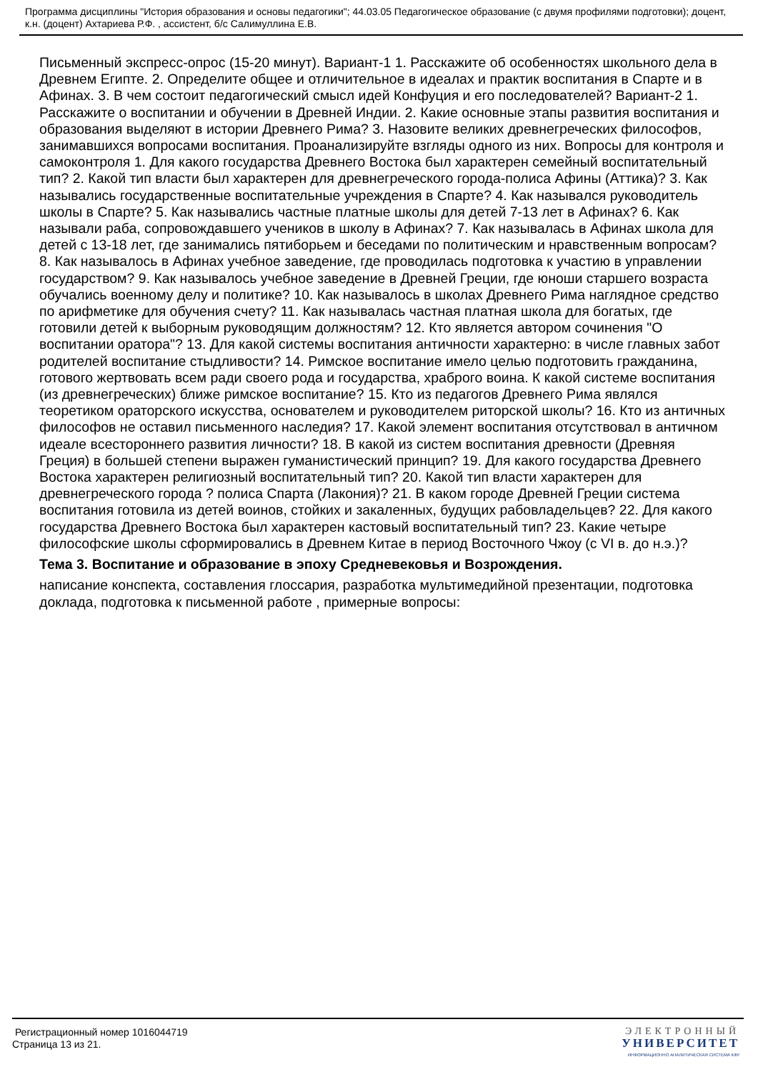Программа дисциплины "История образования и основы педагогики"; 44.03.05 Педагогическое образование (с двумя профилями подготовки); доцент, к.н. (доцент) Ахтариева Р.Ф. , ассистент, б/с Салимуллина Е.В.
Письменный экспресс-опрос (15-20 минут). Вариант-1 1. Расскажите об особенностях школьного дела в Древнем Египте. 2. Определите общее и отличительное в идеалах и практик воспитания в Спарте и в Афинах. 3. В чем состоит педагогический смысл идей Конфуция и его последователей? Вариант-2 1. Расскажите о воспитании и обучении в Древней Индии. 2. Какие основные этапы развития воспитания и образования выделяют в истории Древнего Рима? 3. Назовите великих древнегреческих философов, занимавшихся вопросами воспитания. Проанализируйте взгляды одного из них. Вопросы для контроля и самоконтроля 1. Для какого государства Древнего Востока был характерен семейный воспитательный тип? 2. Какой тип власти был характерен для древнегреческого города-полиса Афины (Аттика)? 3. Как назывались государственные воспитательные учреждения в Спарте? 4. Как назывался руководитель школы в Спарте? 5. Как назывались частные платные школы для детей 7-13 лет в Афинах? 6. Как называли раба, сопровождавшего учеников в школу в Афинах? 7. Как называлась в Афинах школа для детей с 13-18 лет, где занимались пятиборьем и беседами по политическим и нравственным вопросам? 8. Как называлось в Афинах учебное заведение, где проводилась подготовка к участию в управлении государством? 9. Как называлось учебное заведение в Древней Греции, где юноши старшего возраста обучались военному делу и политике? 10. Как называлось в школах Древнего Рима наглядное средство по арифметике для обучения счету? 11. Как называлась частная платная школа для богатых, где готовили детей к выборным руководящим должностям? 12. Кто является автором сочинения "О воспитании оратора"? 13. Для какой системы воспитания античности характерно: в числе главных забот родителей воспитание стыдливости? 14. Римское воспитание имело целью подготовить гражданина, готового жертвовать всем ради своего рода и государства, храброго воина. К какой системе воспитания (из древнегреческих) ближе римское воспитание? 15. Кто из педагогов Древнего Рима являлся теоретиком ораторского искусства, основателем и руководителем риторской школы? 16. Кто из античных философов не оставил письменного наследия? 17. Какой элемент воспитания отсутствовал в античном идеале всестороннего развития личности? 18. В какой из систем воспитания древности (Древняя Греция) в большей степени выражен гуманистический принцип? 19. Для какого государства Древнего Востока характерен религиозный воспитательный тип? 20. Какой тип власти характерен для древнегреческого города ? полиса Спарта (Лакония)? 21. В каком городе Древней Греции система воспитания готовила из детей воинов, стойких и закаленных, будущих рабовладельцев? 22. Для какого государства Древнего Востока был характерен кастовый воспитательный тип? 23. Какие четыре философские школы сформировались в Древнем Китае в период Восточного Чжоу (с VI в. до н.э.)?
Тема 3. Воспитание и образование в эпоху Средневековья и Возрождения.
написание конспекта, составления глоссария, разработка мультимедийной презентации, подготовка доклада, подготовка к письменной работе , примерные вопросы:
Регистрационный номер 1016044719
Страница 13 из 21.
ЭЛЕКТРОННЫЙ
УНИВЕРСИТЕТ
ИНФОРМАЦИОННО АНАЛИТИЧЕСКАЯ СИСТЕМА КФУ